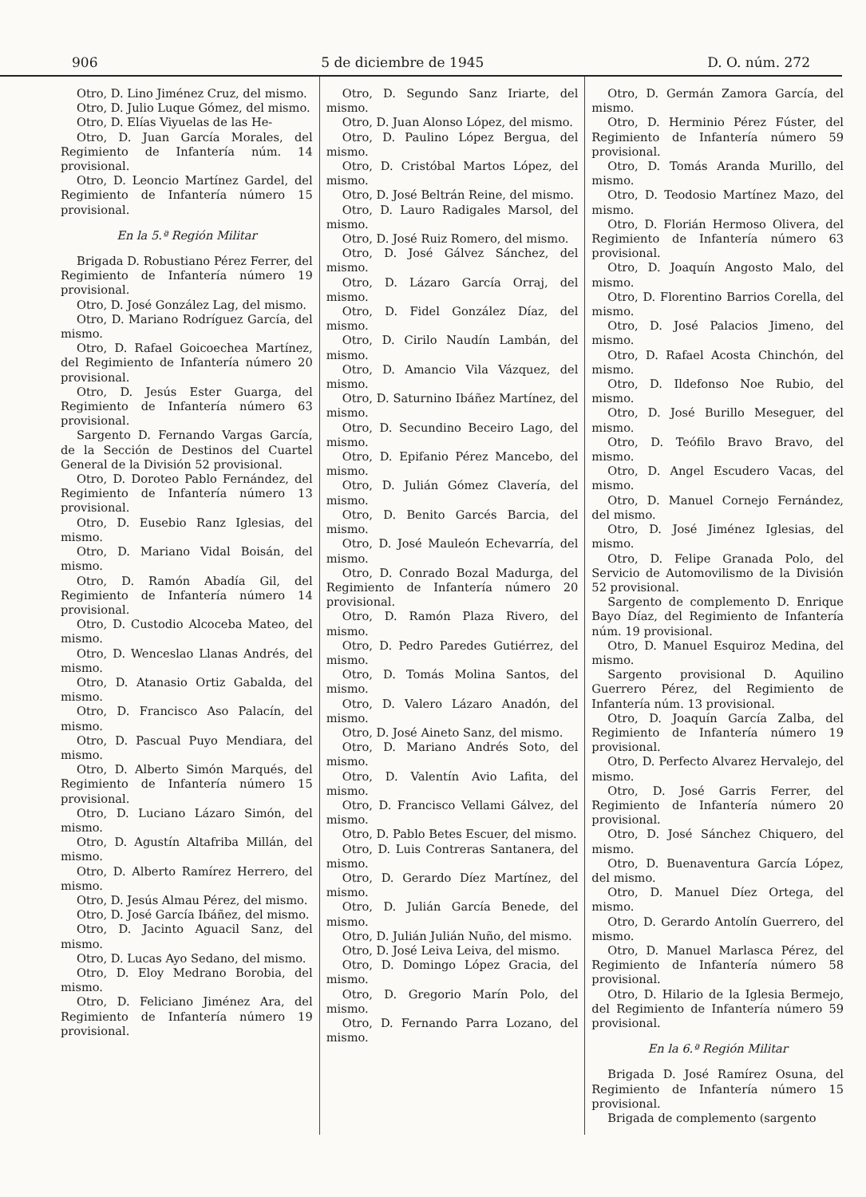906 5 de diciembre de 1945 D. O. núm. 272
Otro, D. Lino Jiménez Cruz, del mismo.
Otro, D. Julio Luque Gómez, del mismo.
Otro, D. Elías Viyuelas de las He-
Otro, D. Juan García Morales, del Regimiento de Infantería núm. 14 provisional.
Otro, D. Leoncio Martínez Gardel, del Regimiento de Infantería número 15 provisional.
En la 5.ª Región Militar
Brigada D. Robustiano Pérez Ferrer, del Regimiento de Infantería número 19 provisional.
Otro, D. José González Lag, del mismo.
Otro, D. Mariano Rodríguez García, del mismo.
Otro, D. Rafael Goicoechea Martínez, del Regimiento de Infantería número 20 provisional.
Otro, D. Jesús Ester Guarga, del Regimiento de Infantería número 63 provisional.
Sargento D. Fernando Vargas García, de la Sección de Destinos del Cuartel General de la División 52 provisional.
Otro, D. Doroteo Pablo Fernández, del Regimiento de Infantería número 13 provisional.
Otro, D. Eusebio Ranz Iglesias, del mismo.
Otro, D. Mariano Vidal Boisán, del mismo.
Otro, D. Ramón Abadía Gil, del Regimiento de Infantería número 14 provisional.
Otro, D. Custodio Alcoceba Mateo, del mismo.
Otro, D. Wenceslao Llanas Andrés, del mismo.
Otro, D. Atanasio Ortiz Gabalda, del mismo.
Otro, D. Francisco Aso Palacín, del mismo.
Otro, D. Pascual Puyo Mendiara, del mismo.
Otro, D. Alberto Simón Marqués, del Regimiento de Infantería número 15 provisional.
Otro, D. Luciano Lázaro Simón, del mismo.
Otro, D. Agustín Altafriba Millán, del mismo.
Otro, D. Alberto Ramírez Herrero, del mismo.
Otro, D. Jesús Almau Pérez, del mismo.
Otro, D. José García Ibáñez, del mismo.
Otro, D. Jacinto Aguacil Sanz, del mismo.
Otro, D. Lucas Ayo Sedano, del mismo.
Otro, D. Eloy Medrano Borobia, del mismo.
Otro, D. Feliciano Jiménez Ara, del Regimiento de Infantería número 19 provisional.
Otro, D. Segundo Sanz Iriarte, del mismo.
Otro, D. Juan Alonso López, del mismo.
Otro, D. Paulino López Bergua, del mismo.
Otro, D. Cristóbal Martos López, del mismo.
Otro, D. José Beltrán Reine, del mismo.
Otro, D. Lauro Radigales Marsol, del mismo.
Otro, D. José Ruiz Romero, del mismo.
Otro, D. José Gálvez Sánchez, del mismo.
Otro, D. Lázaro García Orraj, del mismo.
Otro, D. Fidel González Díaz, del mismo.
Otro, D. Cirilo Naudín Lambán, del mismo.
Otro, D. Amancio Vila Vázquez, del mismo.
Otro, D. Saturnino Ibáñez Martínez, del mismo.
Otro, D. Secundino Beceiro Lago, del mismo.
Otro, D. Epifanio Pérez Mancebo, del mismo.
Otro, D. Julián Gómez Clavería, del mismo.
Otro, D. Benito Garcés Barcia, del mismo.
Otro, D. José Mauleón Echevarría, del mismo.
Otro, D. Conrado Bozal Madurga, del Regimiento de Infantería número 20 provisional.
Otro, D. Ramón Plaza Rivero, del mismo.
Otro, D. Pedro Paredes Gutiérrez, del mismo.
Otro, D. Tomás Molina Santos, del mismo.
Otro, D. Valero Lázaro Anadón, del mismo.
Otro, D. José Aineto Sanz, del mismo.
Otro, D. Mariano Andrés Soto, del mismo.
Otro, D. Valentín Avio Lafita, del mismo.
Otro, D. Francisco Vellami Gálvez, del mismo.
Otro, D. Pablo Betes Escuer, del mismo.
Otro, D. Luis Contreras Santanera, del mismo.
Otro, D. Gerardo Díez Martínez, del mismo.
Otro, D. Julián García Benede, del mismo.
Otro, D. Julián Julián Nuño, del mismo.
Otro, D. José Leiva Leiva, del mismo.
Otro, D. Domingo López Gracia, del mismo.
Otro, D. Gregorio Marín Polo, del mismo.
Otro, D. Fernando Parra Lozano, del mismo.
Otro, D. Germán Zamora García, del mismo.
Otro, D. Herminio Pérez Fúster, del Regimiento de Infantería número 59 provisional.
Otro, D. Tomás Aranda Murillo, del mismo.
Otro, D. Teodosio Martínez Mazo, del mismo.
Otro, D. Florián Hermoso Olivera, del Regimiento de Infantería número 63 provisional.
Otro, D. Joaquín Angosto Malo, del mismo.
Otro, D. Florentino Barrios Corella, del mismo.
Otro, D. José Palacios Jimeno, del mismo.
Otro, D. Rafael Acosta Chinchón, del mismo.
Otro, D. Ildefonso Noe Rubio, del mismo.
Otro, D. José Burillo Meseguer, del mismo.
Otro, D. Teófilo Bravo Bravo, del mismo.
Otro, D. Angel Escudero Vacas, del mismo.
Otro, D. Manuel Cornejo Fernández, del mismo.
Otro, D. José Jiménez Iglesias, del mismo.
Otro, D. Felipe Granada Polo, del Servicio de Automovilismo de la División 52 provisional.
Sargento de complemento D. Enrique Bayo Díaz, del Regimiento de Infantería núm. 19 provisional.
Otro, D. Manuel Esquiroz Medina, del mismo.
Sargento provisional D. Aquilino Guerrero Pérez, del Regimiento de Infantería núm. 13 provisional.
Otro, D. Joaquín García Zalba, del Regimiento de Infantería número 19 provisional.
Otro, D. Perfecto Alvarez Hervalejo, del mismo.
Otro, D. José Garris Ferrer, del Regimiento de Infantería número 20 provisional.
Otro, D. José Sánchez Chiquero, del mismo.
Otro, D. Buenaventura García López, del mismo.
Otro, D. Manuel Díez Ortega, del mismo.
Otro, D. Gerardo Antolín Guerrero, del mismo.
Otro, D. Manuel Marlasca Pérez, del Regimiento de Infantería número 58 provisional.
Otro, D. Hilario de la Iglesia Bermejo, del Regimiento de Infantería número 59 provisional.
En la 6.ª Región Militar
Brigada D. José Ramírez Osuna, del Regimiento de Infantería número 15 provisional.
Brigada de complemento (sargento